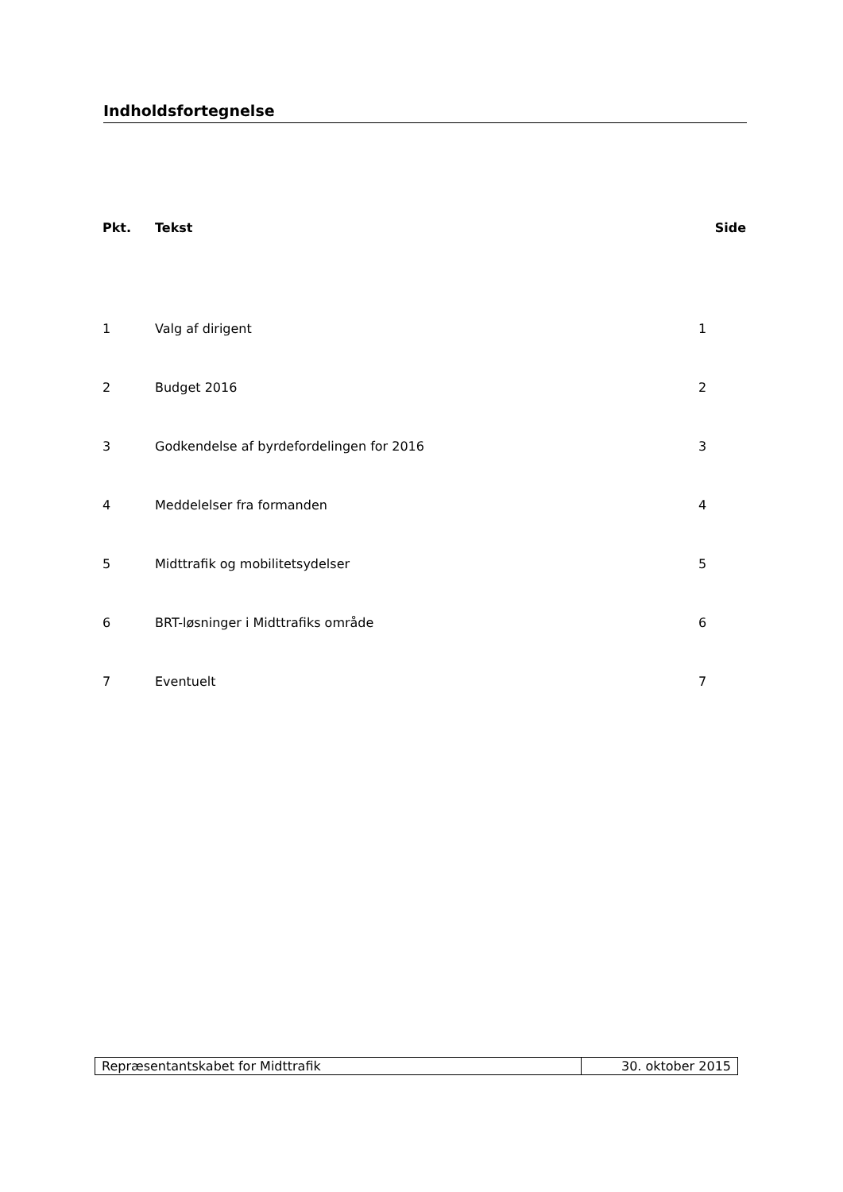Indholdsfortegnelse
| Pkt. | Tekst | Side |
| --- | --- | --- |
| 1 | Valg af dirigent | 1 |
| 2 | Budget 2016 | 2 |
| 3 | Godkendelse af byrdefordelingen for 2016 | 3 |
| 4 | Meddelelser fra formanden | 4 |
| 5 | Midttrafik og mobilitetsydelser | 5 |
| 6 | BRT-løsninger i Midttrafiks område | 6 |
| 7 | Eventuelt | 7 |
| Repræsentantskabet for Midttrafik | 30. oktober 2015 |